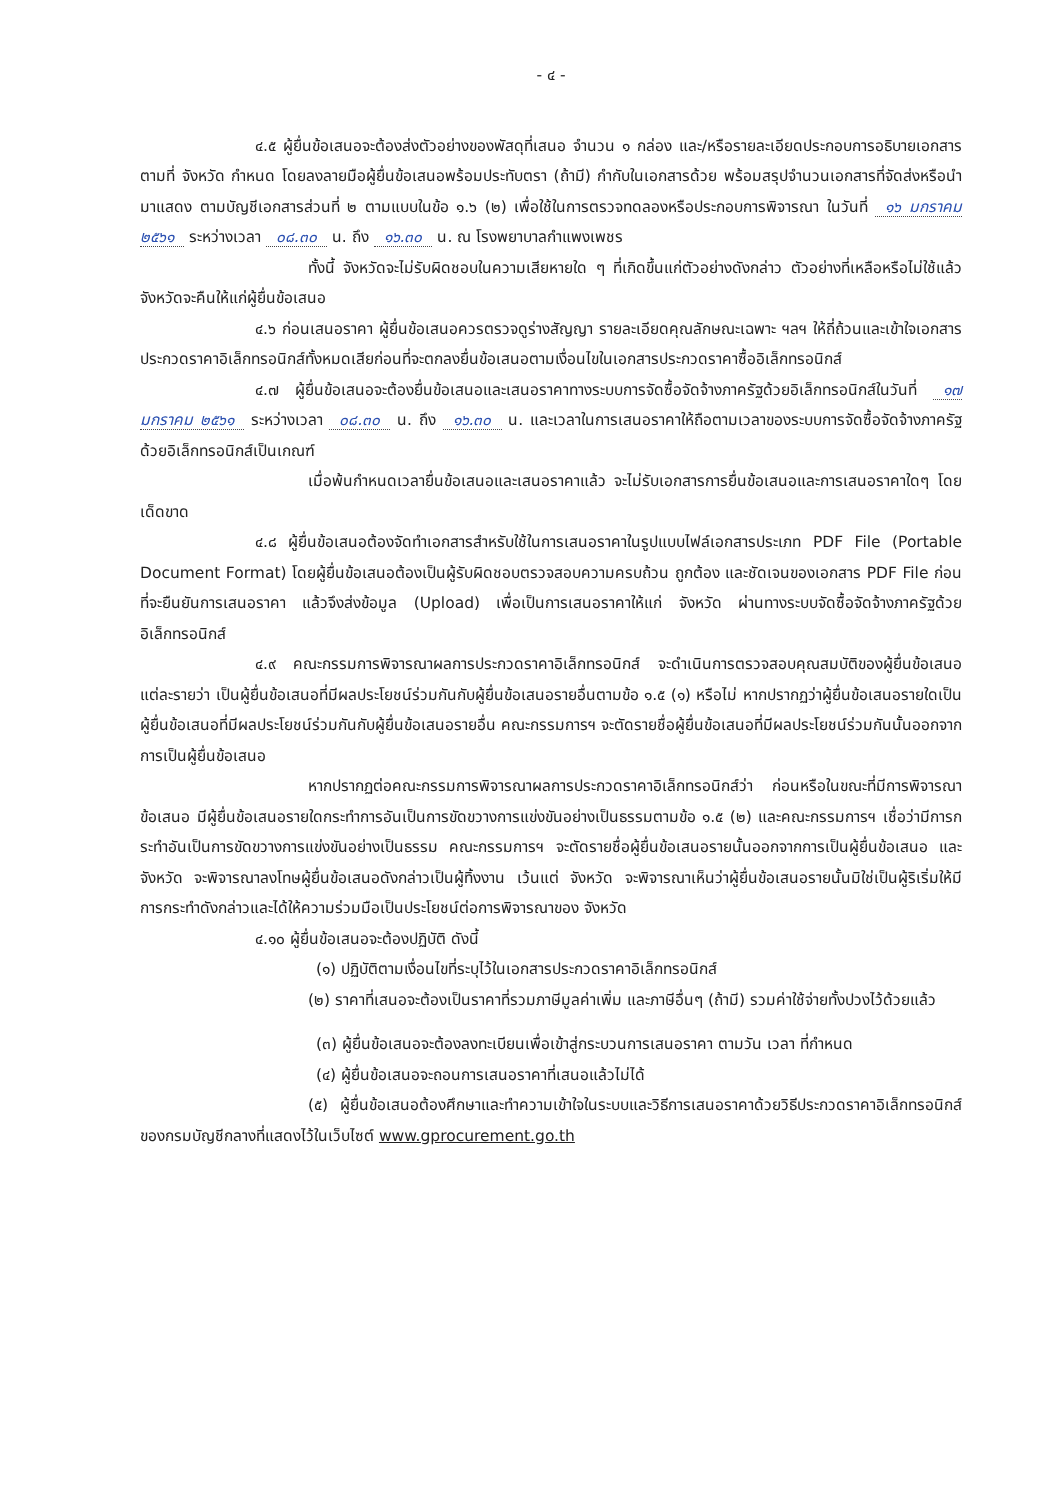- ๔ -
๔.๕ ผู้ยื่นข้อเสนอจะต้องส่งตัวอย่างของพัสดุที่เสนอ จำนวน ๑ กล่อง และ/หรือรายละเอียดประกอบการอธิบายเอกสารตามที่ จังหวัด กำหนด โดยลงลายมือผู้ยื่นข้อเสนอพร้อมประทับตรา (ถ้ามี) กำกับในเอกสารด้วย พร้อมสรุปจำนวนเอกสารที่จัดส่งหรือนำมาแสดง ตามบัญชีเอกสารส่วนที่ ๒ ตามแบบในข้อ ๑.๖ (๒) เพื่อใช้ในการตรวจทดลองหรือประกอบการพิจารณา ในวันที่ ๑๖ มกราคม ๒๕๖๑ ระหว่างเวลา ๐๘.๓๐ น. ถึง ๑๖.๓๐ น. ณ โรงพยาบาลกำแพงเพชร
ทั้งนี้ จังหวัดจะไม่รับผิดชอบในความเสียหายใด ๆ ที่เกิดขึ้นแก่ตัวอย่างดังกล่าว ตัวอย่างที่เหลือหรือไม่ใช้แล้ว จังหวัดจะคืนให้แก่ผู้ยื่นข้อเสนอ
๔.๖ ก่อนเสนอราคา ผู้ยื่นข้อเสนอควรตรวจดูร่างสัญญา รายละเอียดคุณลักษณะเฉพาะ ฯลฯ ให้ถี่ถ้วนและเข้าใจเอกสารประกวดราคาอิเล็กทรอนิกส์ทั้งหมดเสียก่อนที่จะตกลงยื่นข้อเสนอตามเงื่อนไขในเอกสารประกวดราคาซื้ออิเล็กทรอนิกส์
๔.๗ ผู้ยื่นข้อเสนอจะต้องยื่นข้อเสนอและเสนอราคาทางระบบการจัดซื้อจัดจ้างภาครัฐด้วยอิเล็กทรอนิกส์ในวันที่ ๑๗ มกราคม ๒๕๖๑ ระหว่างเวลา ๐๘.๓๐ น. ถึง ๑๖.๓๐ น. และเวลาในการเสนอราคาให้ถือตามเวลาของระบบการจัดซื้อจัดจ้างภาครัฐด้วยอิเล็กทรอนิกส์เป็นเกณฑ์
เมื่อพ้นกำหนดเวลายื่นข้อเสนอและเสนอราคาแล้ว จะไม่รับเอกสารการยื่นข้อเสนอและการเสนอราคาใดๆ โดยเด็ดขาด
๔.๘ ผู้ยื่นข้อเสนอต้องจัดทำเอกสารสำหรับใช้ในการเสนอราคาในรูปแบบไฟล์เอกสารประเภท PDF File (Portable Document Format) โดยผู้ยื่นข้อเสนอต้องเป็นผู้รับผิดชอบตรวจสอบความครบถ้วน ถูกต้อง และชัดเจนของเอกสาร PDF File ก่อนที่จะยืนยันการเสนอราคา แล้วจึงส่งข้อมูล (Upload) เพื่อเป็นการเสนอราคาให้แก่ จังหวัด ผ่านทางระบบจัดซื้อจัดจ้างภาครัฐด้วยอิเล็กทรอนิกส์
๔.๙ คณะกรรมการพิจารณาผลการประกวดราคาอิเล็กทรอนิกส์ จะดำเนินการตรวจสอบคุณสมบัติของผู้ยื่นข้อเสนอแต่ละรายว่า เป็นผู้ยื่นข้อเสนอที่มีผลประโยชน์ร่วมกันกับผู้ยื่นข้อเสนอรายอื่นตามข้อ ๑.๕ (๑) หรือไม่ หากปรากฏว่าผู้ยื่นข้อเสนอรายใดเป็นผู้ยื่นข้อเสนอที่มีผลประโยชน์ร่วมกันกับผู้ยื่นข้อเสนอรายอื่น คณะกรรมการฯ จะตัดรายชื่อผู้ยื่นข้อเสนอที่มีผลประโยชน์ร่วมกันนั้นออกจากการเป็นผู้ยื่นข้อเสนอ
หากปรากฏต่อคณะกรรมการพิจารณาผลการประกวดราคาอิเล็กทรอนิกส์ว่า ก่อนหรือในขณะที่มีการพิจารณาข้อเสนอ มีผู้ยื่นข้อเสนอรายใดกระทำการอันเป็นการขัดขวางการแข่งขันอย่างเป็นธรรมตามข้อ ๑.๕ (๒) และคณะกรรมการฯ เชื่อว่ามีการกระทำอันเป็นการขัดขวางการแข่งขันอย่างเป็นธรรม คณะกรรมการฯ จะตัดรายชื่อผู้ยื่นข้อเสนอรายนั้นออกจากการเป็นผู้ยื่นข้อเสนอ และจังหวัด จะพิจารณาลงโทษผู้ยื่นข้อเสนอดังกล่าวเป็นผู้ทิ้งงาน เว้นแต่ จังหวัด จะพิจารณาเห็นว่าผู้ยื่นข้อเสนอรายนั้นมิใช่เป็นผู้ริเริ่มให้มีการกระทำดังกล่าวและได้ให้ความร่วมมือเป็นประโยชน์ต่อการพิจารณาของ จังหวัด
๔.๑๐ ผู้ยื่นข้อเสนอจะต้องปฏิบัติ ดังนี้
(๑) ปฏิบัติตามเงื่อนไขที่ระบุไว้ในเอกสารประกวดราคาอิเล็กทรอนิกส์
(๒) ราคาที่เสนอจะต้องเป็นราคาที่รวมภาษีมูลค่าเพิ่ม และภาษีอื่นๆ (ถ้ามี) รวมค่าใช้จ่ายทั้งปวงไว้ด้วยแล้ว
(๓) ผู้ยื่นข้อเสนอจะต้องลงทะเบียนเพื่อเข้าสู่กระบวนการเสนอราคา ตามวัน เวลา ที่กำหนด
(๔) ผู้ยื่นข้อเสนอจะถอนการเสนอราคาที่เสนอแล้วไม่ได้
(๕) ผู้ยื่นข้อเสนอต้องศึกษาและทำความเข้าใจในระบบและวิธีการเสนอราคาด้วยวิธีประกวดราคาอิเล็กทรอนิกส์ ของกรมบัญชีกลางที่แสดงไว้ในเว็บไซต์ www.gprocurement.go.th